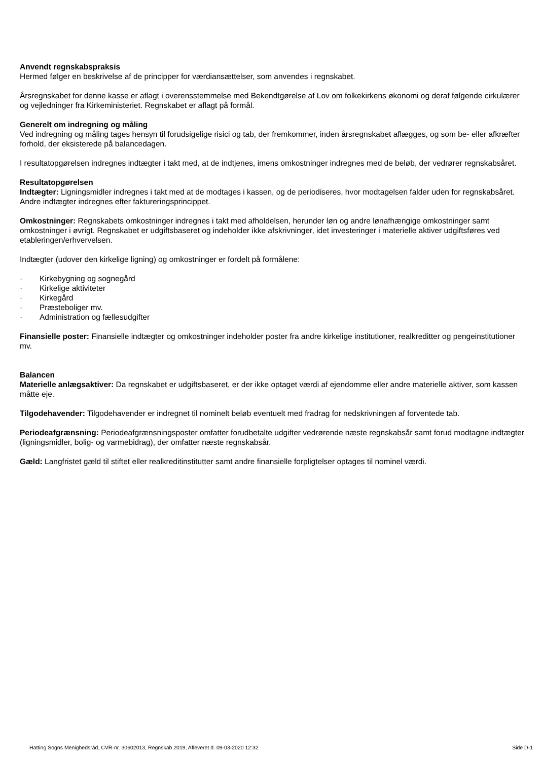Anvendt regnskabspraksis
Hermed følger en beskrivelse af de principper for værdiansættelser, som anvendes i regnskabet.
Årsregnskabet for denne kasse er aflagt i overensstemmelse med Bekendtgørelse af Lov om folkekirkens økonomi og deraf følgende cirkulærer og vejledninger fra Kirkeministeriet. Regnskabet er aflagt på formål.
Generelt om indregning og måling
Ved indregning og måling tages hensyn til forudsigelige risici og tab, der fremkommer, inden årsregnskabet aflægges, og som be- eller afkræfter forhold, der eksisterede på balancedagen.
I resultatopgørelsen indregnes indtægter i takt med, at de indtjenes, imens omkostninger indregnes med de beløb, der vedrører regnskabsåret.
Resultatopgørelsen
Indtægter: Ligningsmidler indregnes i takt med at de modtages i kassen, og de periodiseres, hvor modtagelsen falder uden for regnskabsåret. Andre indtægter indregnes efter faktureringsprincippet.
Omkostninger: Regnskabets omkostninger indregnes i takt med afholdelsen, herunder løn og andre lønafhængige omkostninger samt omkostninger i øvrigt. Regnskabet er udgiftsbaseret og indeholder ikke afskrivninger, idet investeringer i materielle aktiver udgiftsføres ved etableringen/erhvervelsen.
Indtægter (udover den kirkelige ligning) og omkostninger er fordelt på formålene:
· Kirkebygning og sognegård
· Kirkelige aktiviteter
· Kirkegård
· Præsteboliger mv.
· Administration og fællesudgifter
Finansielle poster: Finansielle indtægter og omkostninger indeholder poster fra andre kirkelige institutioner, realkreditter og pengeinstitutioner mv.
Balancen
Materielle anlægsaktiver: Da regnskabet er udgiftsbaseret, er der ikke optaget værdi af ejendomme eller andre materielle aktiver, som kassen måtte eje.
Tilgodehavender: Tilgodehavender er indregnet til nominelt beløb eventuelt med fradrag for nedskrivningen af forventede tab.
Periodeafgrænsning: Periodeafgrænsningsposter omfatter forudbetalte udgifter vedrørende næste regnskabsår samt forud modtagne indtægter (ligningsmidler, bolig- og varmebidrag), der omfatter næste regnskabsår.
Gæld: Langfristet gæld til stiftet eller realkreditinstitutter samt andre finansielle forpligtelser optages til nominel værdi.
Hatting Sogns Menighedsråd, CVR-nr. 30602013, Regnskab 2019, Afleveret d. 09-03-2020 12:32 Side D-1